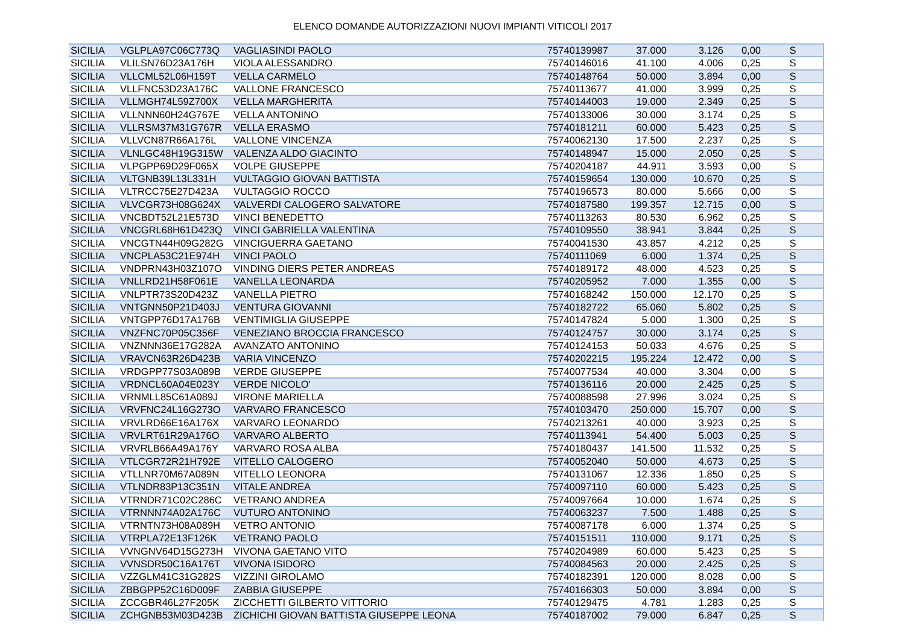ELENCO DOMANDE AUTORIZZAZIONI NUOVI IMPIANTI VITICOLI 2017
| SICILIA | VGLPLA97C06C773Q | VAGLIASINDI PAOLO | 75740139987 | 37.000 | 3.126 | 0,00 | S |
| SICILIA | VLILSN76D23A176H | VIOLA ALESSANDRO | 75740146016 | 41.100 | 4.006 | 0,25 | S |
| SICILIA | VLLCML52L06H159T | VELLA CARMELO | 75740148764 | 50.000 | 3.894 | 0,00 | S |
| SICILIA | VLLFNC53D23A176C | VALLONE FRANCESCO | 75740113677 | 41.000 | 3.999 | 0,25 | S |
| SICILIA | VLLMGH74L59Z700X | VELLA MARGHERITA | 75740144003 | 19.000 | 2.349 | 0,25 | S |
| SICILIA | VLLNNN60H24G767E | VELLA ANTONINO | 75740133006 | 30.000 | 3.174 | 0,25 | S |
| SICILIA | VLLRSM37M31G767R | VELLA ERASMO | 75740181211 | 60.000 | 5.423 | 0,25 | S |
| SICILIA | VLLVCN87R66A176L | VALLONE VINCENZA | 75740062130 | 17.500 | 2.237 | 0,25 | S |
| SICILIA | VLNLGC48H19G315W | VALENZA ALDO GIACINTO | 75740148947 | 15.000 | 2.050 | 0,25 | S |
| SICILIA | VLPGPP69D29F065X | VOLPE GIUSEPPE | 75740204187 | 44.911 | 3.593 | 0,00 | S |
| SICILIA | VLTGNB39L13L331H | VULTAGGIO GIOVAN BATTISTA | 75740159654 | 130.000 | 10.670 | 0,25 | S |
| SICILIA | VLTRCC75E27D423A | VULTAGGIO ROCCO | 75740196573 | 80.000 | 5.666 | 0,00 | S |
| SICILIA | VLVCGR73H08G624X | VALVERDI CALOGERO SALVATORE | 75740187580 | 199.357 | 12.715 | 0,00 | S |
| SICILIA | VNCBDT52L21E573D | VINCI BENEDETTO | 75740113263 | 80.530 | 6.962 | 0,25 | S |
| SICILIA | VNCGRL68H61D423Q | VINCI GABRIELLA VALENTINA | 75740109550 | 38.941 | 3.844 | 0,25 | S |
| SICILIA | VNCGTN44H09G282G | VINCIGUERRA GAETANO | 75740041530 | 43.857 | 4.212 | 0,25 | S |
| SICILIA | VNCPLA53C21E974H | VINCI PAOLO | 75740111069 | 6.000 | 1.374 | 0,25 | S |
| SICILIA | VNDPRN43H03Z107O | VINDING DIERS PETER ANDREAS | 75740189172 | 48.000 | 4.523 | 0,25 | S |
| SICILIA | VNLLRD21H58F061E | VANELLA LEONARDA | 75740205952 | 7.000 | 1.355 | 0,00 | S |
| SICILIA | VNLPTR73S20D423Z | VANELLA PIETRO | 75740168242 | 150.000 | 12.170 | 0,25 | S |
| SICILIA | VNTGNN50P21D403J | VENTURA GIOVANNI | 75740182722 | 65.060 | 5.802 | 0,25 | S |
| SICILIA | VNTGPP76D17A176B | VENTIMIGLIA GIUSEPPE | 75740147824 | 5.000 | 1.300 | 0,25 | S |
| SICILIA | VNZFNC70P05C356F | VENEZIANO BROCCIA FRANCESCO | 75740124757 | 30.000 | 3.174 | 0,25 | S |
| SICILIA | VNZNNN36E17G282A | AVANZATO ANTONINO | 75740124153 | 50.033 | 4.676 | 0,25 | S |
| SICILIA | VRAVCN63R26D423B | VARIA VINCENZO | 75740202215 | 195.224 | 12.472 | 0,00 | S |
| SICILIA | VRDGPP77S03A089B | VERDE GIUSEPPE | 75740077534 | 40.000 | 3.304 | 0,00 | S |
| SICILIA | VRDNCL60A04E023Y | VERDE NICOLO' | 75740136116 | 20.000 | 2.425 | 0,25 | S |
| SICILIA | VRNMLL85C61A089J | VIRONE MARIELLA | 75740088598 | 27.996 | 3.024 | 0,25 | S |
| SICILIA | VRVFNC24L16G273O | VARVARO FRANCESCO | 75740103470 | 250.000 | 15.707 | 0,00 | S |
| SICILIA | VRVLRD66E16A176X | VARVARO LEONARDO | 75740213261 | 40.000 | 3.923 | 0,25 | S |
| SICILIA | VRVLRT61R29A176O | VARVARO ALBERTO | 75740113941 | 54.400 | 5.003 | 0,25 | S |
| SICILIA | VRVRLB66A49A176Y | VARVARO ROSA ALBA | 75740180437 | 141.500 | 11.532 | 0,25 | S |
| SICILIA | VTLCGR72R21H792E | VITELLO CALOGERO | 75740052040 | 50.000 | 4.673 | 0,25 | S |
| SICILIA | VTLLNR70M67A089N | VITELLO LEONORA | 75740131067 | 12.336 | 1.850 | 0,25 | S |
| SICILIA | VTLNDR83P13C351N | VITALE ANDREA | 75740097110 | 60.000 | 5.423 | 0,25 | S |
| SICILIA | VTRNDR71C02C286C | VETRANO ANDREA | 75740097664 | 10.000 | 1.674 | 0,25 | S |
| SICILIA | VTRNNN74A02A176C | VUTURO ANTONINO | 75740063237 | 7.500 | 1.488 | 0,25 | S |
| SICILIA | VTRNTN73H08A089H | VETRO ANTONIO | 75740087178 | 6.000 | 1.374 | 0,25 | S |
| SICILIA | VTRPLA72E13F126K | VETRANO PAOLO | 75740151511 | 110.000 | 9.171 | 0,25 | S |
| SICILIA | VVNGNV64D15G273H | VIVONA GAETANO VITO | 75740204989 | 60.000 | 5.423 | 0,25 | S |
| SICILIA | VVNSDR50C16A176T | VIVONA ISIDORO | 75740084563 | 20.000 | 2.425 | 0,25 | S |
| SICILIA | VZZGLM41C31G282S | VIZZINI GIROLAMO | 75740182391 | 120.000 | 8.028 | 0,00 | S |
| SICILIA | ZBBGPP52C16D009F | ZABBIA GIUSEPPE | 75740166303 | 50.000 | 3.894 | 0,00 | S |
| SICILIA | ZCCGBR46L27F205K | ZICCHETTI GILBERTO VITTORIO | 75740129475 | 4.781 | 1.283 | 0,25 | S |
| SICILIA | ZCHGNB53M03D423B | ZICHICHI GIOVAN BATTISTA GIUSEPPE LEONA | 75740187002 | 79.000 | 6.847 | 0,25 | S |